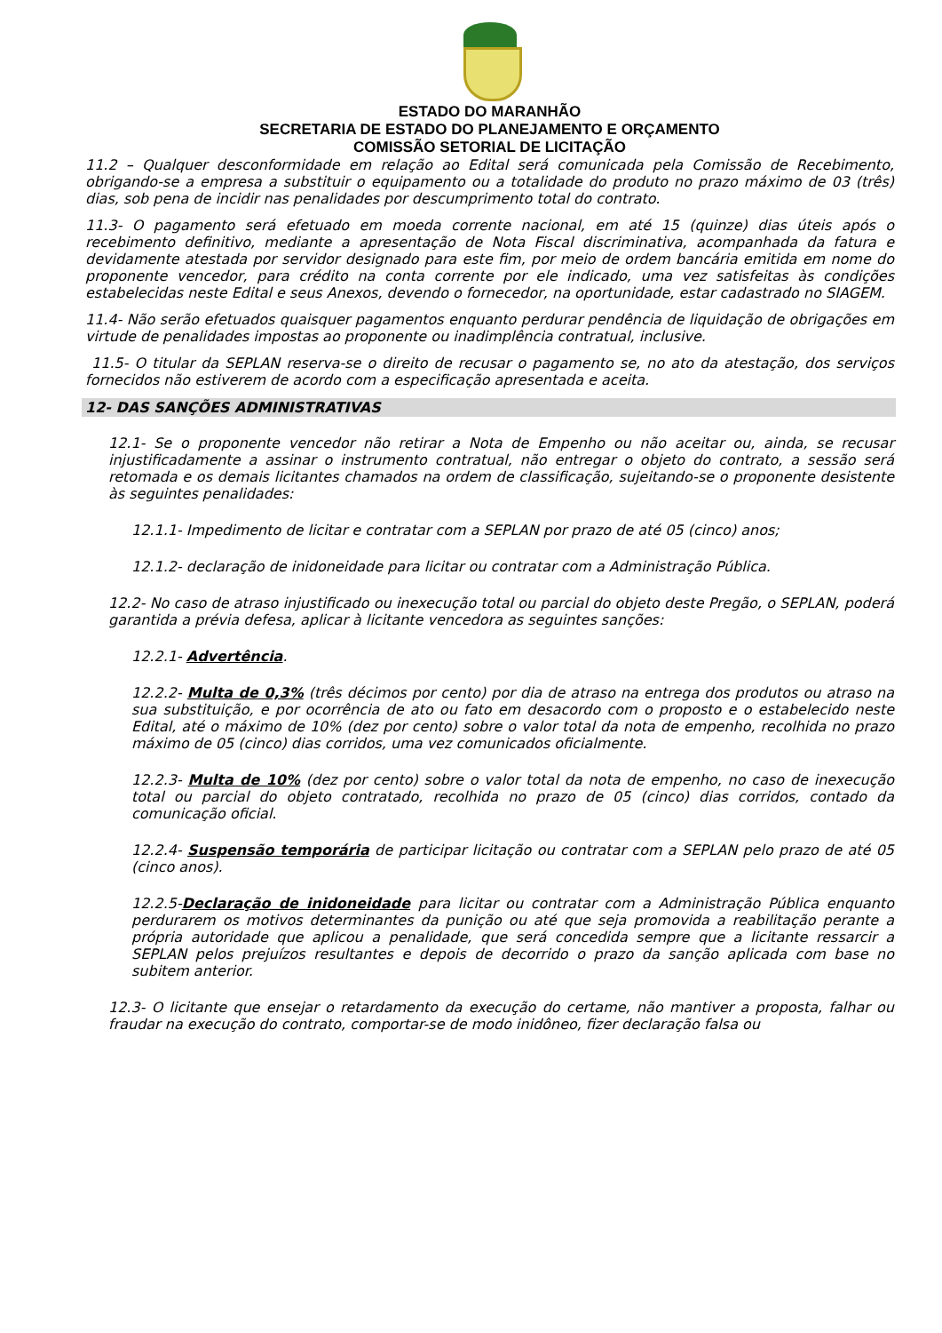ESTADO DO MARANHÃO
SECRETARIA DE ESTADO DO PLANEJAMENTO E ORÇAMENTO
COMISSÃO SETORIAL DE LICITAÇÃO
11.2 – Qualquer desconformidade em relação ao Edital será comunicada pela Comissão de Recebimento, obrigando-se a empresa a substituir o equipamento ou a totalidade do produto no prazo máximo de 03 (três) dias, sob pena de incidir nas penalidades por descumprimento total do contrato.
11.3- O pagamento será efetuado em moeda corrente nacional, em até 15 (quinze) dias úteis após o recebimento definitivo, mediante a apresentação de Nota Fiscal discriminativa, acompanhada da fatura e devidamente atestada por servidor designado para este fim, por meio de ordem bancária emitida em nome do proponente vencedor, para crédito na conta corrente por ele indicado, uma vez satisfeitas às condições estabelecidas neste Edital e seus Anexos, devendo o fornecedor, na oportunidade, estar cadastrado no SIAGEM.
11.4- Não serão efetuados quaisquer pagamentos enquanto perdurar pendência de liquidação de obrigações em virtude de penalidades impostas ao proponente ou inadimplência contratual, inclusive.
11.5- O titular da SEPLAN reserva-se o direito de recusar o pagamento se, no ato da atestação, dos serviços fornecidos não estiverem de acordo com a especificação apresentada e aceita.
12- DAS SANÇÕES ADMINISTRATIVAS
12.1- Se o proponente vencedor não retirar a Nota de Empenho ou não aceitar ou, ainda, se recusar injustificadamente a assinar o instrumento contratual, não entregar o objeto do contrato, a sessão será retomada e os demais licitantes chamados na ordem de classificação, sujeitando-se o proponente desistente às seguintes penalidades:
12.1.1- Impedimento de licitar e contratar com a SEPLAN por prazo de até 05 (cinco) anos;
12.1.2- declaração de inidoneidade para licitar ou contratar com a Administração Pública.
12.2- No caso de atraso injustificado ou inexecução total ou parcial do objeto deste Pregão, o SEPLAN, poderá garantida a prévia defesa, aplicar à licitante vencedora as seguintes sanções:
12.2.1- Advertência.
12.2.2- Multa de 0,3% (três décimos por cento) por dia de atraso na entrega dos produtos ou atraso na sua substituição, e por ocorrência de ato ou fato em desacordo com o proposto e o estabelecido neste Edital, até o máximo de 10% (dez por cento) sobre o valor total da nota de empenho, recolhida no prazo máximo de 05 (cinco) dias corridos, uma vez comunicados oficialmente.
12.2.3- Multa de 10% (dez por cento) sobre o valor total da nota de empenho, no caso de inexecução total ou parcial do objeto contratado, recolhida no prazo de 05 (cinco) dias corridos, contado da comunicação oficial.
12.2.4- Suspensão temporária de participar licitação ou contratar com a SEPLAN pelo prazo de até 05 (cinco anos).
12.2.5-Declaração de inidoneidade para licitar ou contratar com a Administração Pública enquanto perdurarem os motivos determinantes da punição ou até que seja promovida a reabilitação perante a própria autoridade que aplicou a penalidade, que será concedida sempre que a licitante ressarcir a SEPLAN pelos prejuízos resultantes e depois de decorrido o prazo da sanção aplicada com base no subitem anterior.
12.3- O licitante que ensejar o retardamento da execução do certame, não mantiver a proposta, falhar ou fraudar na execução do contrato, comportar-se de modo inidôneo, fizer declaração falsa ou